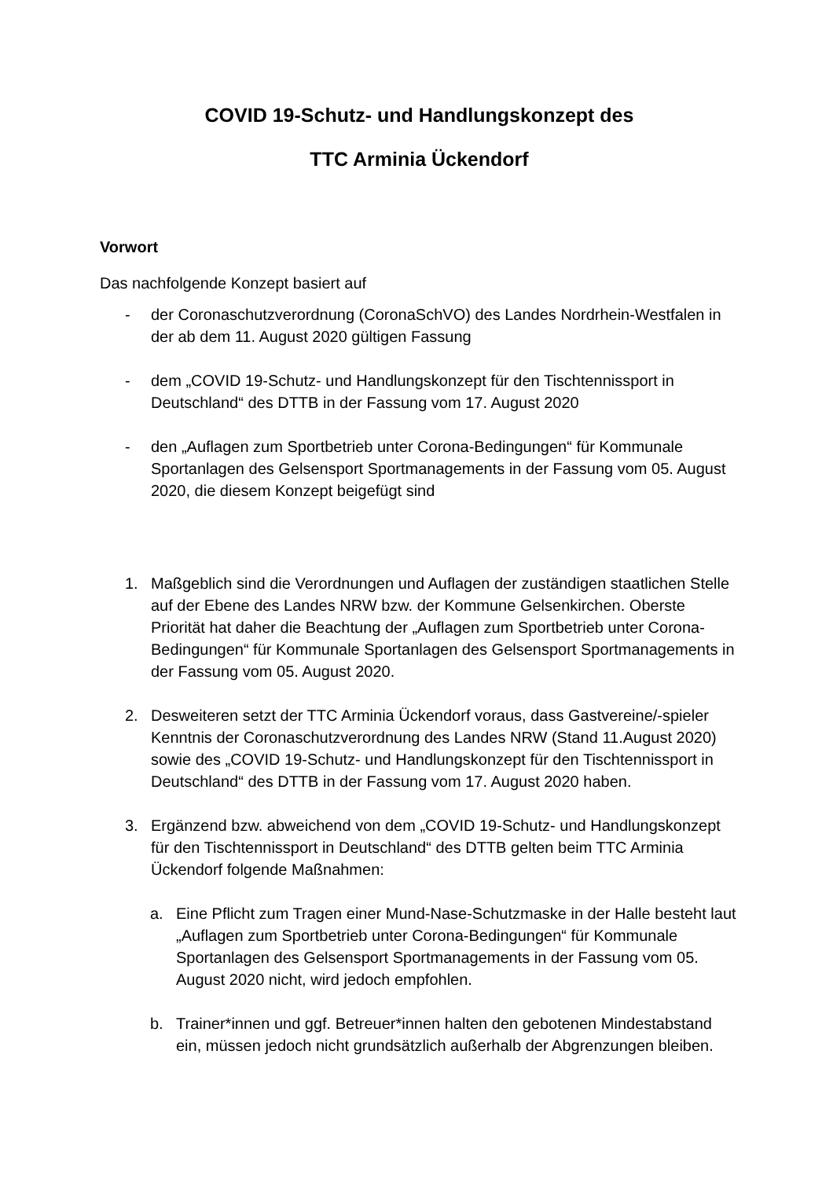COVID 19-Schutz- und Handlungskonzept des
TTC Arminia Ückendorf
Vorwort
Das nachfolgende Konzept basiert auf
- der Coronaschutzverordnung (CoronaSchVO) des Landes Nordrhein-Westfalen in der ab dem 11. August 2020 gültigen Fassung
- dem „COVID 19-Schutz- und Handlungskonzept für den Tischtennissport in Deutschland“ des DTTB in der Fassung vom 17. August 2020
- den „Auflagen zum Sportbetrieb unter Corona-Bedingungen“ für Kommunale Sportanlagen des Gelsensport Sportmanagements in der Fassung vom 05. August 2020, die diesem Konzept beigefügt sind
1. Maßgeblich sind die Verordnungen und Auflagen der zuständigen staatlichen Stelle auf der Ebene des Landes NRW bzw. der Kommune Gelsenkirchen. Oberste Priorität hat daher die Beachtung der „Auflagen zum Sportbetrieb unter Corona-Bedingungen“ für Kommunale Sportanlagen des Gelsensport Sportmanagements in der Fassung vom 05. August 2020.
2. Desweiteren setzt der TTC Arminia Ückendorf voraus, dass Gastvereine/-spieler Kenntnis der Coronaschutzverordnung des Landes NRW (Stand 11.August 2020) sowie des „COVID 19-Schutz- und Handlungskonzept für den Tischtennissport in Deutschland“ des DTTB in der Fassung vom 17. August 2020 haben.
3. Ergänzend bzw. abweichend von dem „COVID 19-Schutz- und Handlungskonzept für den Tischtennissport in Deutschland“ des DTTB gelten beim TTC Arminia Ückendorf folgende Maßnahmen:
a. Eine Pflicht zum Tragen einer Mund-Nase-Schutzmaske in der Halle besteht laut „Auflagen zum Sportbetrieb unter Corona-Bedingungen“ für Kommunale Sportanlagen des Gelsensport Sportmanagements in der Fassung vom 05. August 2020 nicht, wird jedoch empfohlen.
b. Trainer*innen und ggf. Betreuer*innen halten den gebotenen Mindestabstand ein, müssen jedoch nicht grundsätzlich außerhalb der Abgrenzungen bleiben.